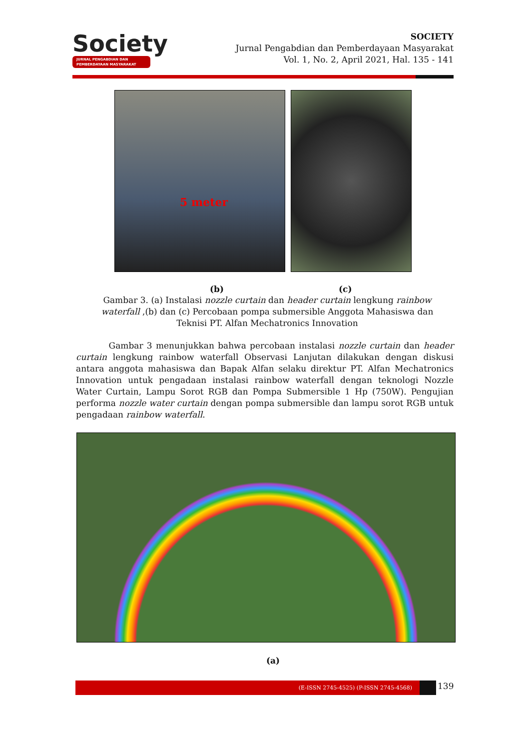Society
JURNAL PENGABDIAN DAN PEMBERDAYAAN MASYARAKAT
SOCIETY
Jurnal Pengabdian dan Pemberdayaan Masyarakat
Vol. 1, No. 2, April 2021, Hal. 135 - 141
5 meter
(b) (c)
Gambar 3. (a) Instalasi nozzle curtain dan header curtain lengkung rainbow waterfall ,(b) dan (c) Percobaan pompa submersible Anggota Mahasiswa dan Teknisi PT. Alfan Mechatronics Innovation
Gambar 3 menunjukkan bahwa percobaan instalasi nozzle curtain dan header curtain lengkung rainbow waterfall Observasi Lanjutan dilakukan dengan diskusi antara anggota mahasiswa dan Bapak Alfan selaku direktur PT. Alfan Mechatronics Innovation untuk pengadaan instalasi rainbow waterfall dengan teknologi Nozzle Water Curtain, Lampu Sorot RGB dan Pompa Submersible 1 Hp (750W). Pengujian performa nozzle water curtain dengan pompa submersible dan lampu sorot RGB untuk pengadaan rainbow waterfall.
(a)
(E-ISSN 2745-4525) (P-ISSN 2745-4568) 139